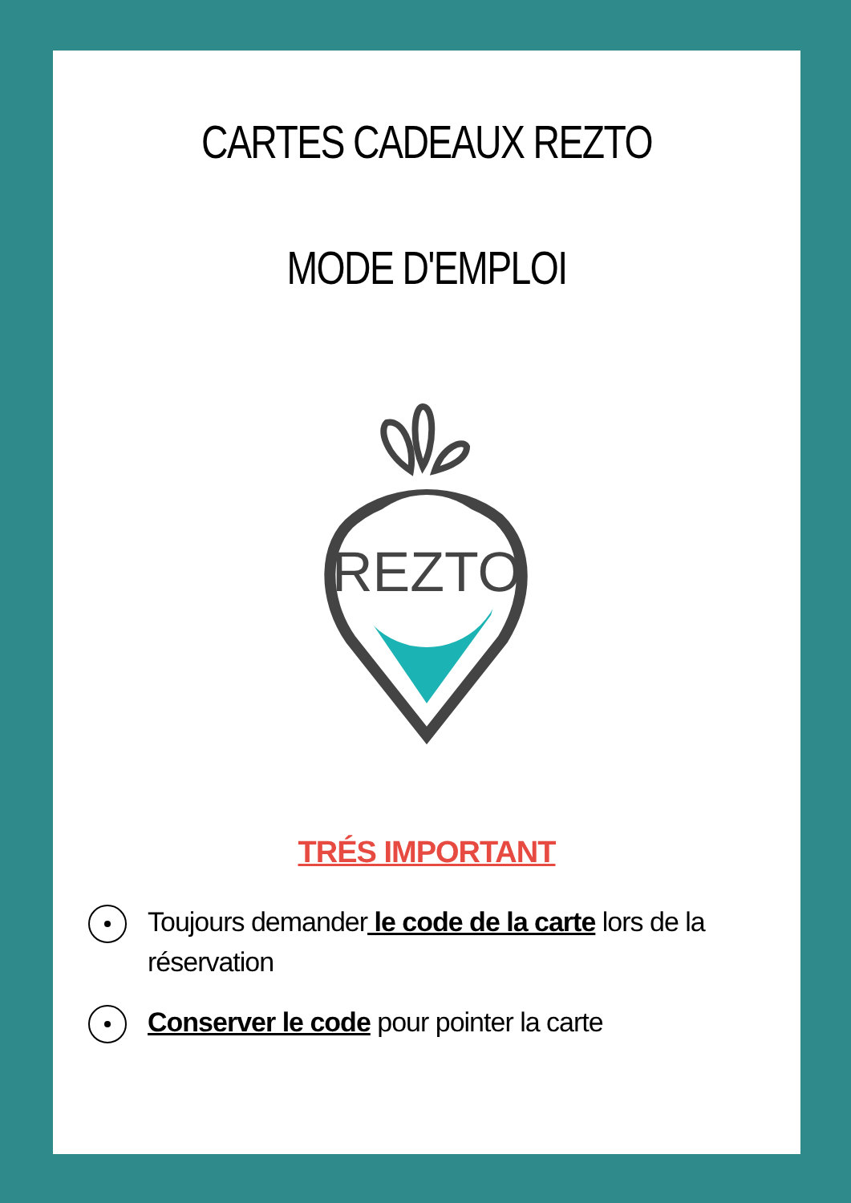CARTES CADEAUX REZTO
MODE D'EMPLOI
REZTO
TRÉS IMPORTANT
Toujours demander le code de la carte lors de la réservation
Conserver le code pour pointer la carte